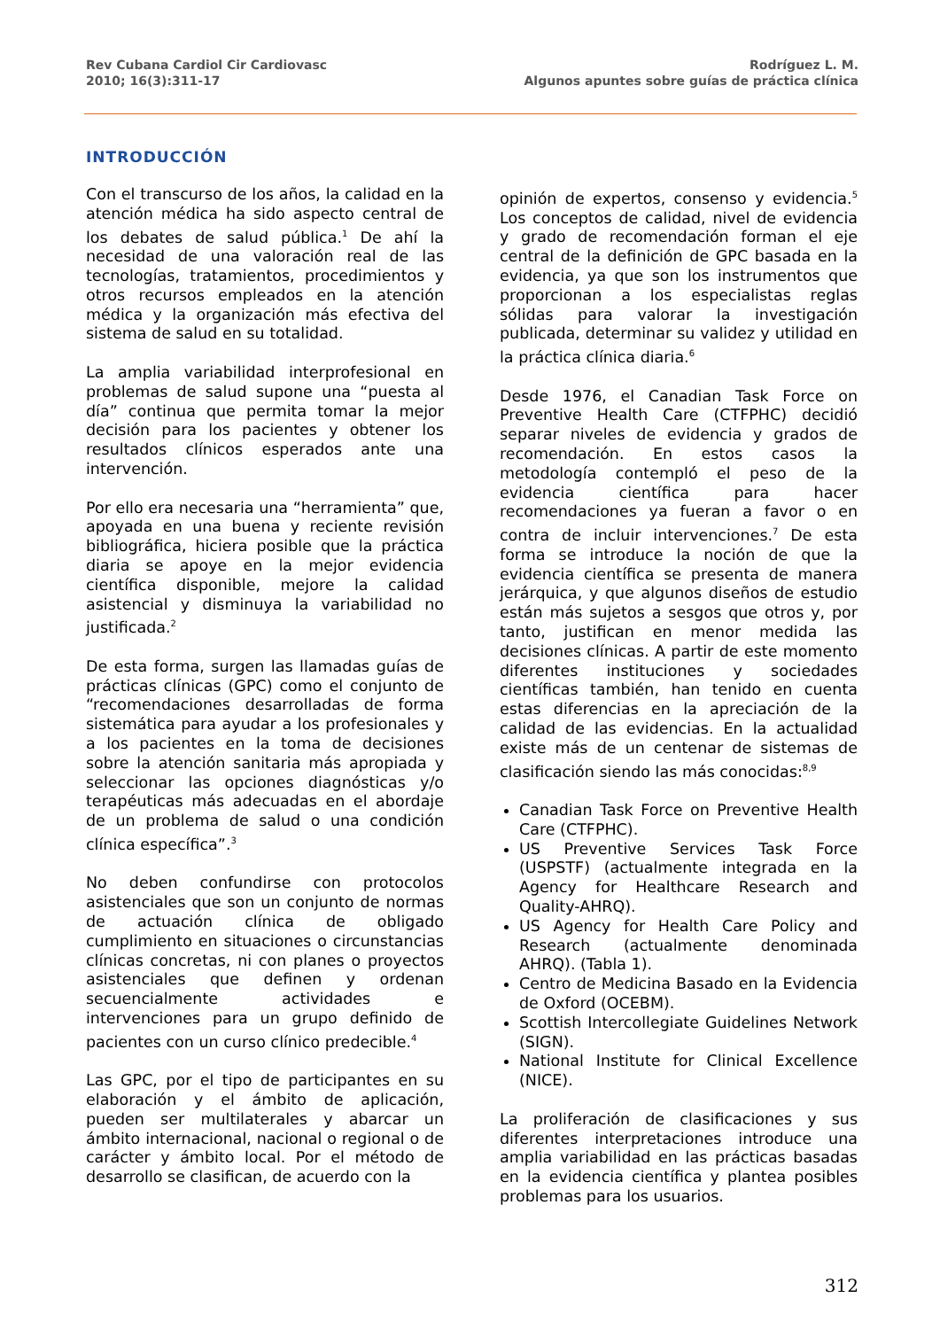Rev Cubana Cardiol Cir Cardiovasc
2010; 16(3):311-17
Rodríguez L. M.
Algunos apuntes sobre guías de práctica clínica
INTRODUCCIÓN
Con el transcurso de los años, la calidad en la atención médica ha sido aspecto central de los debates de salud pública.<sup>1</sup> De ahí la necesidad de una valoración real de las tecnologías, tratamientos, procedimientos y otros recursos empleados en la atención médica y la organización más efectiva del sistema de salud en su totalidad.
La amplia variabilidad interprofesional en problemas de salud supone una “puesta al día” continua que permita tomar la mejor decisión para los pacientes y obtener los resultados clínicos esperados ante una intervención.
Por ello era necesaria una “herramienta” que, apoyada en una buena y reciente revisión bibliográfica, hiciera posible que la práctica diaria se apoye en la mejor evidencia científica disponible, mejore la calidad asistencial y disminuya la variabilidad no justificada.<sup>2</sup>
De esta forma, surgen las llamadas guías de prácticas clínicas (GPC) como el conjunto de “recomendaciones desarrolladas de forma sistemática para ayudar a los profesionales y a los pacientes en la toma de decisiones sobre la atención sanitaria más apropiada y seleccionar las opciones diagnósticas y/o terapéuticas más adecuadas en el abordaje de un problema de salud o una condición clínica específica”.<sup>3</sup>
No deben confundirse con protocolos asistenciales que son un conjunto de normas de actuación clínica de obligado cumplimiento en situaciones o circunstancias clínicas concretas, ni con planes o proyectos asistenciales que definen y ordenan secuencialmente actividades e intervenciones para un grupo definido de pacientes con un curso clínico predecible.<sup>4</sup>
Las GPC, por el tipo de participantes en su elaboración y el ámbito de aplicación, pueden ser multilaterales y abarcar un ámbito internacional, nacional o regional o de carácter y ámbito local. Por el método de desarrollo se clasifican, de acuerdo con la
opinión de expertos, consenso y evidencia.<sup>5</sup> Los conceptos de calidad, nivel de evidencia y grado de recomendación forman el eje central de la definición de GPC basada en la evidencia, ya que son los instrumentos que proporcionan a los especialistas reglas sólidas para valorar la investigación publicada, determinar su validez y utilidad en la práctica clínica diaria.<sup>6</sup>
Desde 1976, el Canadian Task Force on Preventive Health Care (CTFPHC) decidió separar niveles de evidencia y grados de recomendación. En estos casos la metodología contempló el peso de la evidencia científica para hacer recomendaciones ya fueran a favor o en contra de incluir intervenciones.<sup>7</sup> De esta forma se introduce la noción de que la evidencia científica se presenta de manera jerárquica, y que algunos diseños de estudio están más sujetos a sesgos que otros y, por tanto, justifican en menor medida las decisiones clínicas. A partir de este momento diferentes instituciones y sociedades científicas también, han tenido en cuenta estas diferencias en la apreciación de la calidad de las evidencias. En la actualidad existe más de un centenar de sistemas de clasificación siendo las más conocidas:<sup>8,9</sup>
Canadian Task Force on Preventive Health Care (CTFPHC).
US Preventive Services Task Force (USPSTF) (actualmente integrada en la Agency for Healthcare Research and Quality-AHRQ).
US Agency for Health Care Policy and Research (actualmente denominada AHRQ). (Tabla 1).
Centro de Medicina Basado en la Evidencia de Oxford (OCEBM).
Scottish Intercollegiate Guidelines Network (SIGN).
National Institute for Clinical Excellence (NICE).
La proliferación de clasificaciones y sus diferentes interpretaciones introduce una amplia variabilidad en las prácticas basadas en la evidencia científica y plantea posibles problemas para los usuarios.
312